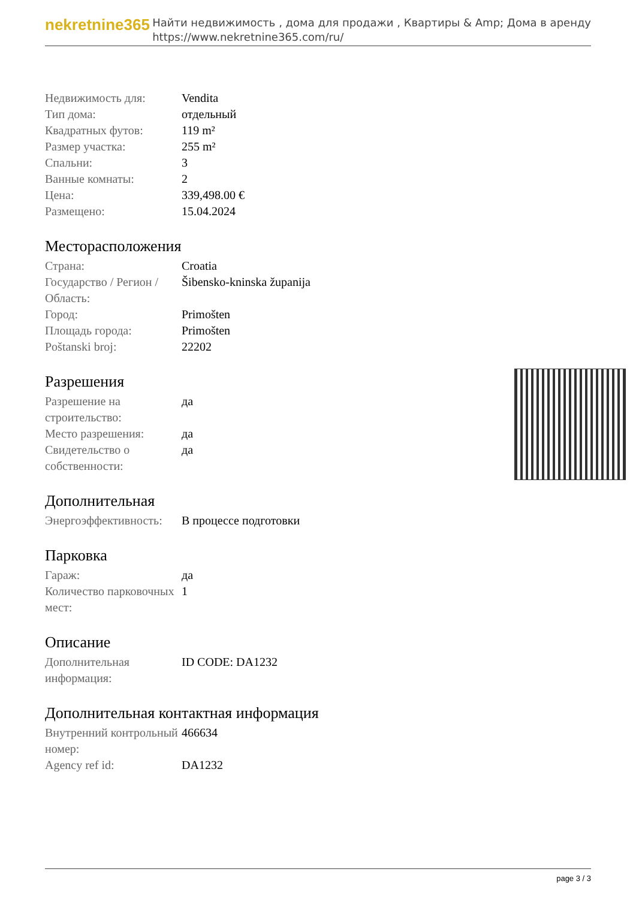nekretnine365
Найти недвижимость , дома для продажи , Квартиры & Amp; Дома в аренду
https://www.nekretnine365.com/ru/
| Недвижимость для: | Vendita |
| Тип дома: | отдельный |
| Квадратных футов: | 119 m² |
| Размер участка: | 255 m² |
| Спальни: | 3 |
| Ванные комнаты: | 2 |
| Цена: | 339,498.00 € |
| Размещено: | 15.04.2024 |
Месторасположения
| Страна: | Croatia |
| Государство / Регион / Область: | Šibensko-kninska županija |
| Город: | Primošten |
| Площадь города: | Primošten |
| Poštanski broj: | 22202 |
Разрешения
| Разрешение на строительство: | да |
| Место разрешения: | да |
| Свидетельство о собственности: | да |
Дополнительная
| Энергоэффективность: | В процессе подготовки |
Парковка
| Гараж: | да |
| Количество парковочных мест: | 1 |
Описание
| Дополнительная информация: | ID CODE: DA1232 |
Дополнительная контактная информация
| Внутренний контрольный номер: | 466634 |
| Agency ref id: | DA1232 |
page 3 / 3